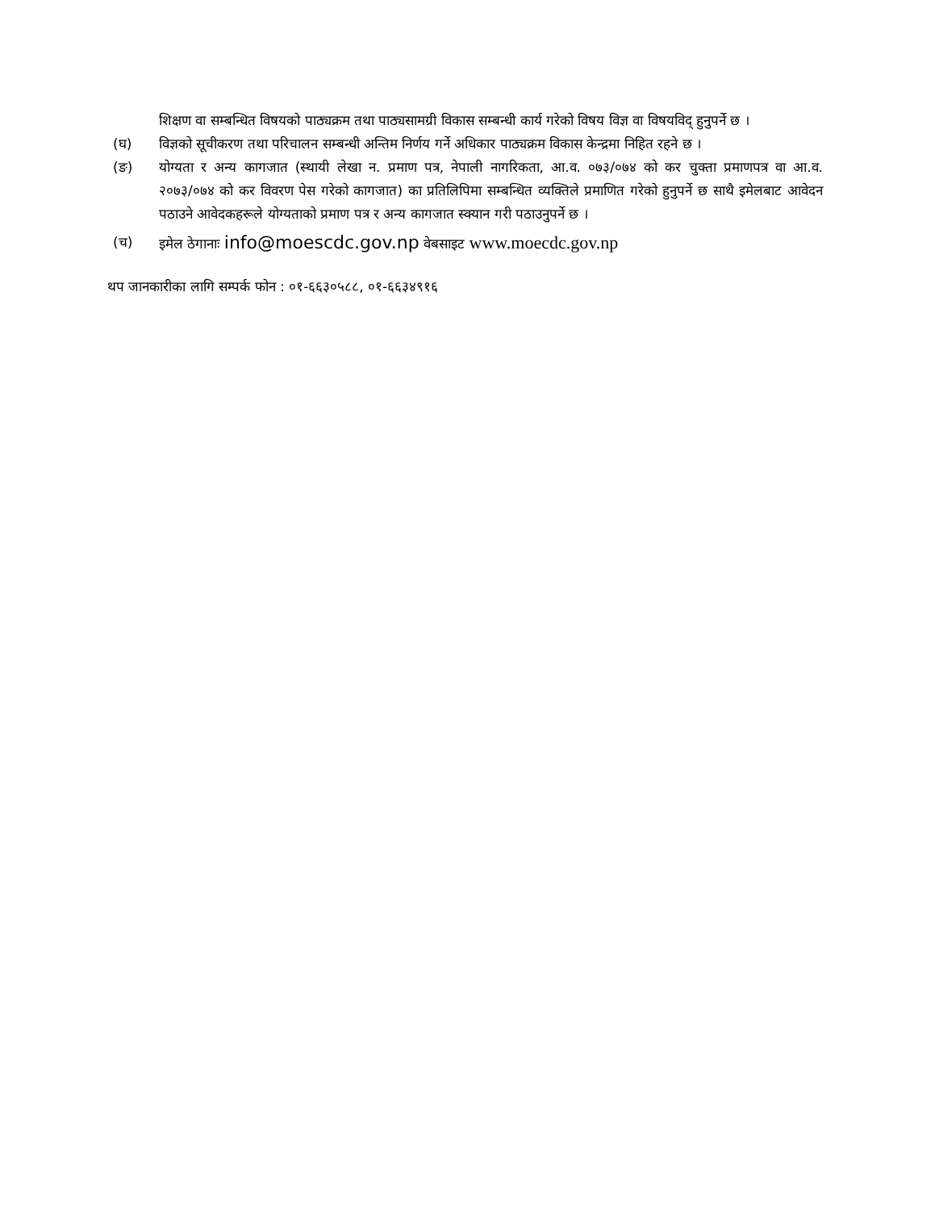शिक्षण वा सम्बन्धित विषयको पाठ्यक्रम तथा पाठ्यसामग्री विकास सम्बन्धी कार्य गरेको विषय विज्ञ वा विषयविद् हुनुपर्ने छ ।
(घ) विज्ञको सूचीकरण तथा परिचालन सम्बन्धी अन्तिम निर्णय गर्ने अधिकार पाठ्यक्रम विकास केन्द्रमा निहित रहने छ ।
(ङ) योग्यता र अन्य कागजात (स्थायी लेखा न. प्रमाण पत्र, नेपाली नागरिकता, आ.व. ०७३/०७४ को कर चुक्ता प्रमाणपत्र वा आ.व. २०७३/०७४ को कर विवरण पेस गरेको कागजात) का प्रतिलिपिमा सम्बन्धित व्यक्तिले प्रमाणित गरेको हुनुपर्ने छ साथै इमेलबाट आवेदन पठाउने आवेदकहरूले योग्यताको प्रमाण पत्र र अन्य कागजात स्क्यान गरी पठाउनुपर्ने छ ।
(च) इमेल ठेगानाः info@moescdc.gov.np वेबसाइट www.moecdc.gov.np
थप जानकारीका लागि सम्पर्क फोन : ०१-६६३०५८८, ०१-६६३४९१६